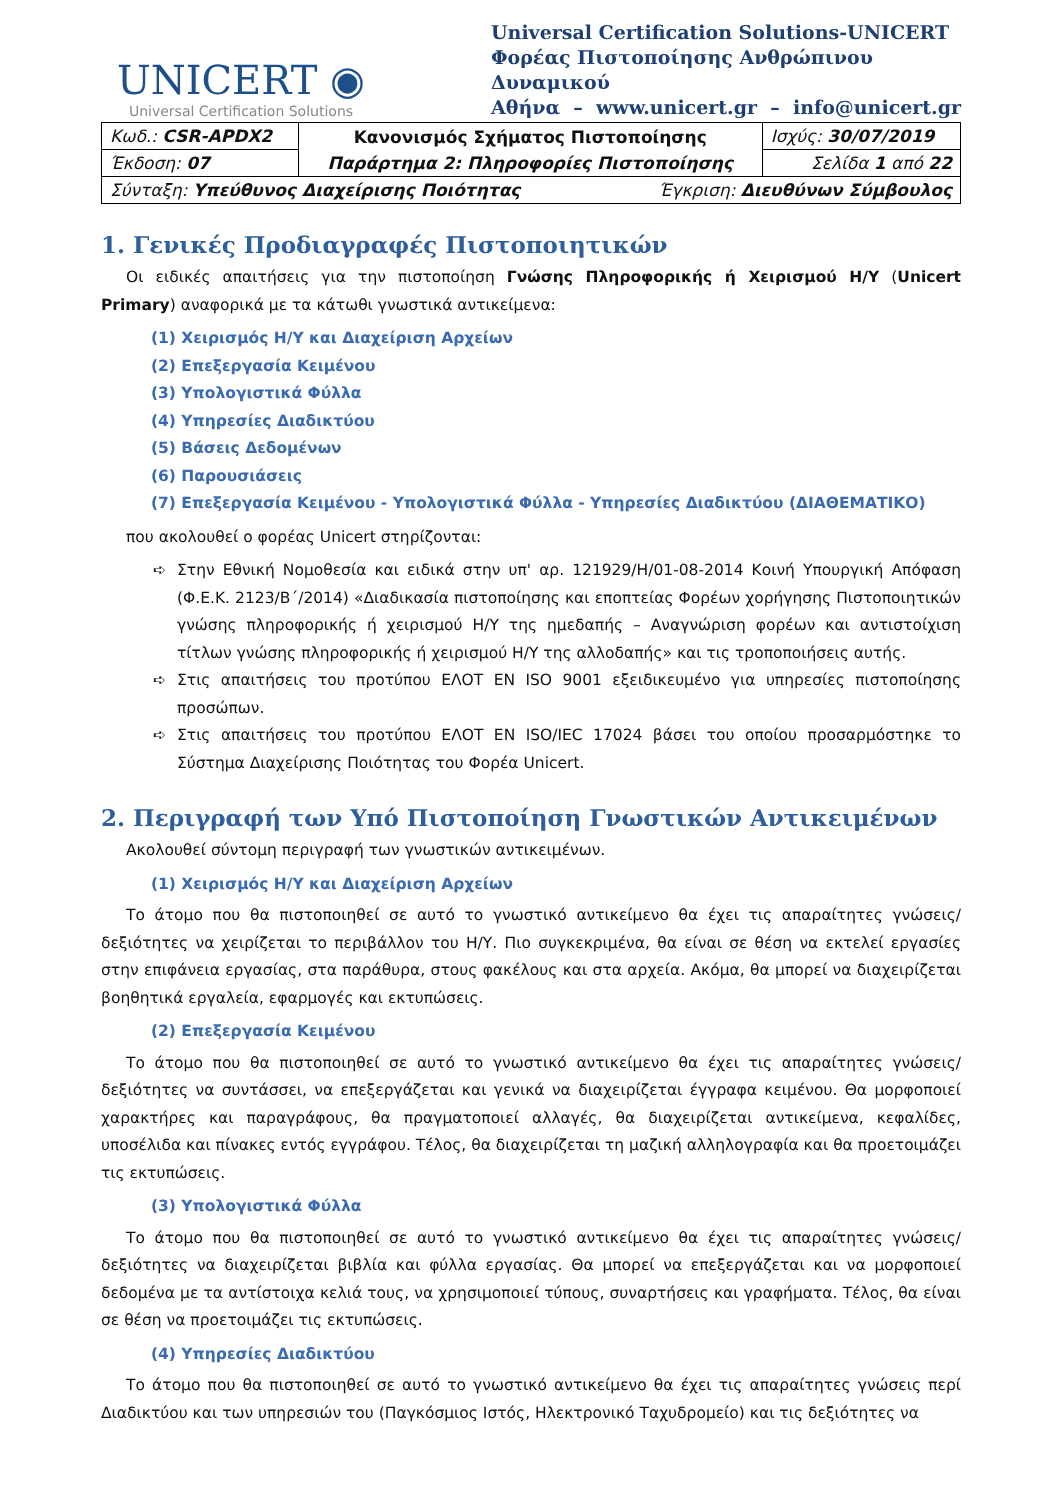UNICERT ◉
Universal Certification Solutions
Universal Certification Solutions-UNICERT
Φορέας Πιστοποίησης Ανθρώπινου Δυναμικού
Αθήνα – www.unicert.gr – info@unicert.gr
| Κωδ.: CSR-APDX2 | Κανονισμός Σχήματος Πιστοποίησης Παράρτημα 2: Πληροφορίες Πιστοποίησης | Ισχύς: 30/07/2019 |
| Έκδοση: 07 | | Σελίδα 1 από 22 |
| Σύνταξη: Υπεύθυνος Διαχείρισης Ποιότητας Έγκριση: Διευθύνων Σύμβουλος | | |
1. Γενικές Προδιαγραφές Πιστοποιητικών
Οι ειδικές απαιτήσεις για την πιστοποίηση Γνώσης Πληροφορικής ή Χειρισμού Η/Υ (Unicert Primary) αναφορικά με τα κάτωθι γνωστικά αντικείμενα:
(1) Χειρισμός Η/Υ και Διαχείριση Αρχείων
(2) Επεξεργασία Κειμένου
(3) Υπολογιστικά Φύλλα
(4) Υπηρεσίες Διαδικτύου
(5) Βάσεις Δεδομένων
(6) Παρουσιάσεις
(7) Επεξεργασία Κειμένου - Υπολογιστικά Φύλλα - Υπηρεσίες Διαδικτύου (ΔΙΑΘΕΜΑΤΙΚΟ)
που ακολουθεί ο φορέας Unicert στηρίζονται:
➪ Στην Εθνική Νομοθεσία και ειδικά στην υπ' αρ. 121929/Η/01-08-2014 Κοινή Υπουργική Απόφαση (Φ.Ε.Κ. 2123/Β΄/2014) «Διαδικασία πιστοποίησης και εποπτείας Φορέων χορήγησης Πιστοποιητικών γνώσης πληροφορικής ή χειρισμού Η/Υ της ημεδαπής – Αναγνώριση φορέων και αντιστοίχιση τίτλων γνώσης πληροφορικής ή χειρισμού Η/Υ της αλλοδαπής» και τις τροποποιήσεις αυτής.
➪ Στις απαιτήσεις του προτύπου ΕΛΟΤ ΕΝ ISO 9001 εξειδικευμένο για υπηρεσίες πιστοποίησης προσώπων.
➪ Στις απαιτήσεις του προτύπου ΕΛΟΤ ΕΝ ISO/IEC 17024 βάσει του οποίου προσαρμόστηκε το Σύστημα Διαχείρισης Ποιότητας του Φορέα Unicert.
2. Περιγραφή των Υπό Πιστοποίηση Γνωστικών Αντικειμένων
Ακολουθεί σύντομη περιγραφή των γνωστικών αντικειμένων.
(1) Χειρισμός Η/Υ και Διαχείριση Αρχείων
Το άτομο που θα πιστοποιηθεί σε αυτό το γνωστικό αντικείμενο θα έχει τις απαραίτητες γνώσεις/δεξιότητες να χειρίζεται το περιβάλλον του Η/Υ. Πιο συγκεκριμένα, θα είναι σε θέση να εκτελεί εργασίες στην επιφάνεια εργασίας, στα παράθυρα, στους φακέλους και στα αρχεία. Ακόμα, θα μπορεί να διαχειρίζεται βοηθητικά εργαλεία, εφαρμογές και εκτυπώσεις.
(2) Επεξεργασία Κειμένου
Το άτομο που θα πιστοποιηθεί σε αυτό το γνωστικό αντικείμενο θα έχει τις απαραίτητες γνώσεις/δεξιότητες να συντάσσει, να επεξεργάζεται και γενικά να διαχειρίζεται έγγραφα κειμένου. Θα μορφοποιεί χαρακτήρες και παραγράφους, θα πραγματοποιεί αλλαγές, θα διαχειρίζεται αντικείμενα, κεφαλίδες, υποσέλιδα και πίνακες εντός εγγράφου. Τέλος, θα διαχειρίζεται τη μαζική αλληλογραφία και θα προετοιμάζει τις εκτυπώσεις.
(3) Υπολογιστικά Φύλλα
Το άτομο που θα πιστοποιηθεί σε αυτό το γνωστικό αντικείμενο θα έχει τις απαραίτητες γνώσεις/δεξιότητες να διαχειρίζεται βιβλία και φύλλα εργασίας. Θα μπορεί να επεξεργάζεται και να μορφοποιεί δεδομένα με τα αντίστοιχα κελιά τους, να χρησιμοποιεί τύπους, συναρτήσεις και γραφήματα. Τέλος, θα είναι σε θέση να προετοιμάζει τις εκτυπώσεις.
(4) Υπηρεσίες Διαδικτύου
Το άτομο που θα πιστοποιηθεί σε αυτό το γνωστικό αντικείμενο θα έχει τις απαραίτητες γνώσεις περί Διαδικτύου και των υπηρεσιών του (Παγκόσμιος Ιστός, Ηλεκτρονικό Ταχυδρομείο) και τις δεξιότητες να